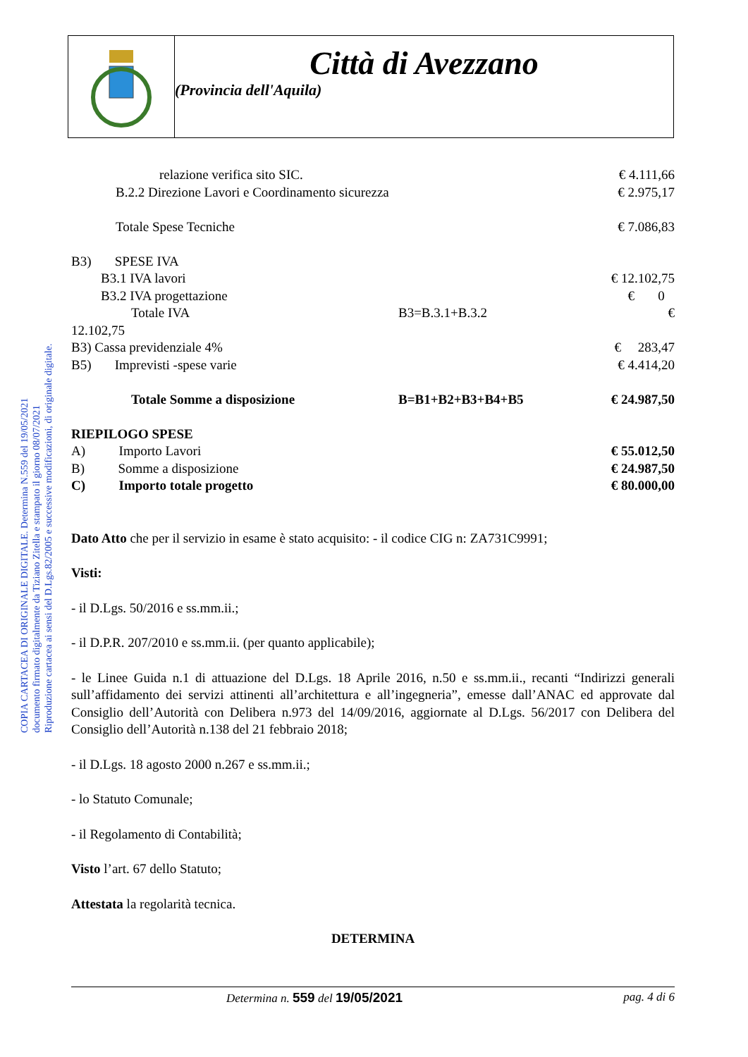Città di Avezzano
(Provincia dell'Aquila)
COPIA CARTACEA DI ORIGINALE DIGITALE. Determina N.559 del 19/05/2021
documento firmato digitalmente da Tiziano Zitella e stampato il giorno 08/07/2021
Riproduzione cartacea ai sensi del D.Lgs.82/2005 e successive modificazioni, di originale digitale.
| relazione verifica sito SIC. | | € 4.111,66 |
| B.2.2 Direzione Lavori e Coordinamento sicurezza | | € 2.975,17 |
| Totale Spese Tecniche | | € 7.086,83 |
| B3) SPESE IVA | | |
| B3.1 IVA lavori | | € 12.102,75 |
| B3.2 IVA progettazione | | € 0 |
| Totale IVA | B3=B.3.1+B.3.2 | € |
| 12.102,75 | | |
| B3) Cassa previdenziale 4% | | € 283,47 |
| B5) Imprevisti -spese varie | | € 4.414,20 |
| Totale Somme a disposizione | B=B1+B2+B3+B4+B5 | € 24.987,50 |
| RIEPILOGO SPESE | | |
| A) Importo Lavori | | € 55.012,50 |
| B) Somme a disposizione | | € 24.987,50 |
| C) Importo totale progetto | | € 80.000,00 |
Dato Atto che per il servizio in esame è stato acquisito: - il codice CIG n: ZA731C9991;
Visti:
- il D.Lgs. 50/2016 e ss.mm.ii.;
- il D.P.R. 207/2010 e ss.mm.ii. (per quanto applicabile);
- le Linee Guida n.1 di attuazione del D.Lgs. 18 Aprile 2016, n.50 e ss.mm.ii., recanti “Indirizzi generali sull’affidamento dei servizi attinenti all’architettura e all’ingegneria”, emesse dall’ANAC ed approvate dal Consiglio dell’Autorità con Delibera n.973 del 14/09/2016, aggiornate al D.Lgs. 56/2017 con Delibera del Consiglio dell’Autorità n.138 del 21 febbraio 2018;
- il D.Lgs. 18 agosto 2000 n.267 e ss.mm.ii.;
- lo Statuto Comunale;
- il Regolamento di Contabilità;
Visto l’art. 67 dello Statuto;
Attestata la regolarità tecnica.
DETERMINA
Determina n. 559 del 19/05/2021 pag. 4 di 6